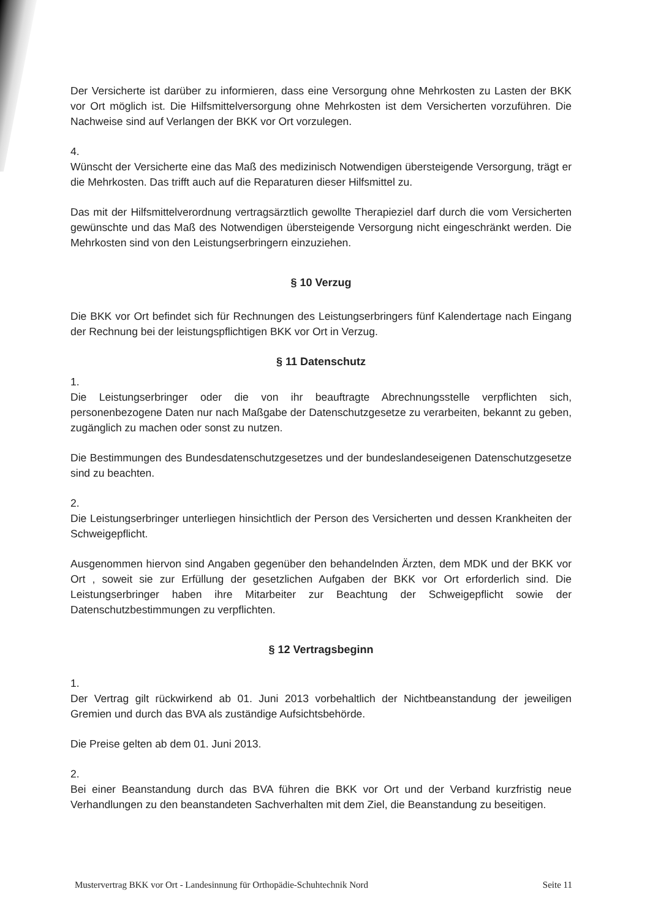Der Versicherte ist darüber zu informieren, dass eine Versorgung ohne Mehrkosten zu Lasten der BKK vor Ort möglich ist. Die Hilfsmittelversorgung ohne Mehrkosten ist dem Versicherten vorzuführen. Die Nachweise sind auf Verlangen der BKK vor Ort vorzulegen.
4.
Wünscht der Versicherte eine das Maß des medizinisch Notwendigen übersteigende Versorgung, trägt er die Mehrkosten. Das trifft auch auf die Reparaturen dieser Hilfsmittel zu.
Das mit der Hilfsmittelverordnung vertragsärztlich gewollte Therapieziel darf durch die vom Versicherten gewünschte und das Maß des Notwendigen übersteigende Versorgung nicht eingeschränkt werden. Die Mehrkosten sind von den Leistungserbringern einzuziehen.
§ 10 Verzug
Die BKK vor Ort befindet sich für Rechnungen des Leistungserbringers fünf Kalendertage nach Eingang der Rechnung bei der leistungspflichtigen BKK vor Ort in Verzug.
§ 11 Datenschutz
1.
Die Leistungserbringer oder die von ihr beauftragte Abrechnungsstelle verpflichten sich, personenbezogene Daten nur nach Maßgabe der Datenschutzgesetze zu verarbeiten, bekannt zu geben, zugänglich zu machen oder sonst zu nutzen.
Die Bestimmungen des Bundesdatenschutzgesetzes und der bundeslandeseigenen Datenschutzgesetze sind zu beachten.
2.
Die Leistungserbringer unterliegen hinsichtlich der Person des Versicherten und dessen Krankheiten der Schweigepflicht.
Ausgenommen hiervon sind Angaben gegenüber den behandelnden Ärzten, dem MDK und der BKK vor Ort , soweit sie zur Erfüllung der gesetzlichen Aufgaben der BKK vor Ort erforderlich sind. Die Leistungserbringer haben ihre Mitarbeiter zur Beachtung der Schweigepflicht sowie der Datenschutzbestimmungen zu verpflichten.
§ 12 Vertragsbeginn
1.
Der Vertrag gilt rückwirkend ab 01. Juni 2013 vorbehaltlich der Nichtbeanstandung der jeweiligen Gremien und durch das BVA als zuständige Aufsichtsbehörde.
Die Preise gelten ab dem 01. Juni 2013.
2.
Bei einer Beanstandung durch das BVA führen die BKK vor Ort und der Verband kurzfristig neue Verhandlungen zu den beanstandeten Sachverhalten mit dem Ziel, die Beanstandung zu beseitigen.
Mustervertrag BKK vor Ort - Landesinnung für Orthopädie-Schuhtechnik Nord Seite 11